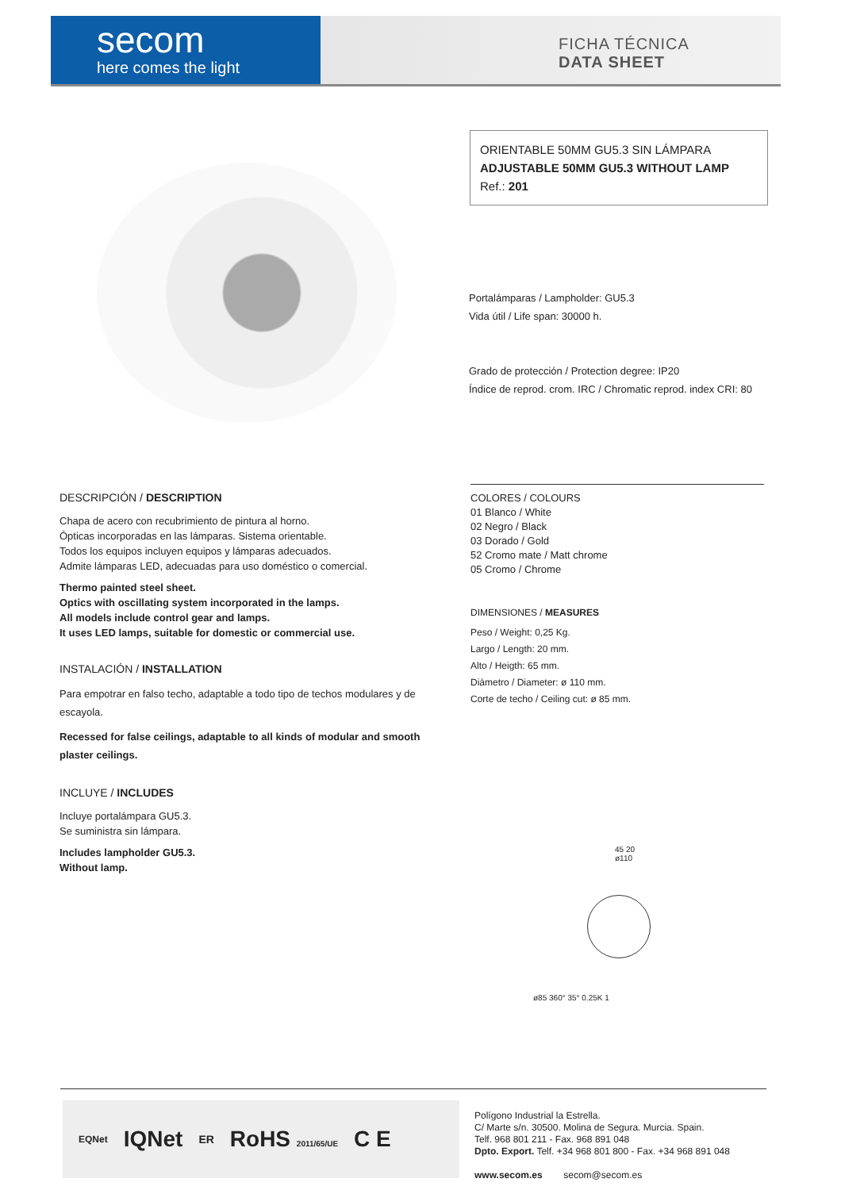secom
here comes the light
FICHA TÉCNICA
DATA SHEET
ORIENTABLE 50MM GU5.3 SIN LÁMPARA
ADJUSTABLE 50MM GU5.3 WITHOUT LAMP
Ref.: 201
Portalámparas / Lampholder: GU5.3
Vida útil / Life span: 30000 h.
Grado de protección / Protection degree: IP20
Índice de reprod. crom. IRC / Chromatic reprod. index CRI: 80
DESCRIPCIÓN / DESCRIPTION
Chapa de acero con recubrimiento de pintura al horno.
Ópticas incorporadas en las lámparas. Sistema orientable.
Todos los equipos incluyen equipos y lámparas adecuados.
Admite lámparas LED, adecuadas para uso doméstico o comercial.
Thermo painted steel sheet.
Optics with oscillating system incorporated in the lamps.
All models include control gear and lamps.
It uses LED lamps, suitable for domestic or commercial use.
INSTALACIÓN / INSTALLATION
Para empotrar en falso techo, adaptable a todo tipo de techos modulares y de escayola.
Recessed for false ceilings, adaptable to all kinds of modular and smooth plaster ceilings.
INCLUYE / INCLUDES
Incluye portalámpara GU5.3.
Se suministra sin lámpara.
Includes lampholder GU5.3.
Without lamp.
COLORES / COLOURS
01 Blanco / White
02 Negro / Black
03 Dorado / Gold
52 Cromo mate / Matt chrome
05 Cromo / Chrome
DIMENSIONES / MEASURES
Peso / Weight: 0,25 Kg.
Largo / Length: 20 mm.
Alto / Heigth: 65 mm.
Diámetro / Diameter: ø 110 mm.
Corte de techo / Ceiling cut: ø 85 mm.
45 20
ø110
ø85 360° 35° 0.25K 1
EQNet IQNet ER RoHS 2011/65/UE C E
Polígono Industrial la Estrella.
C/ Marte s/n. 30500. Molina de Segura. Murcia. Spain.
Telf. 968 801 211 - Fax. 968 891 048
Dpto. Export. Telf. +34 968 801 800 - Fax. +34 968 891 048
www.secom.es secom@secom.es